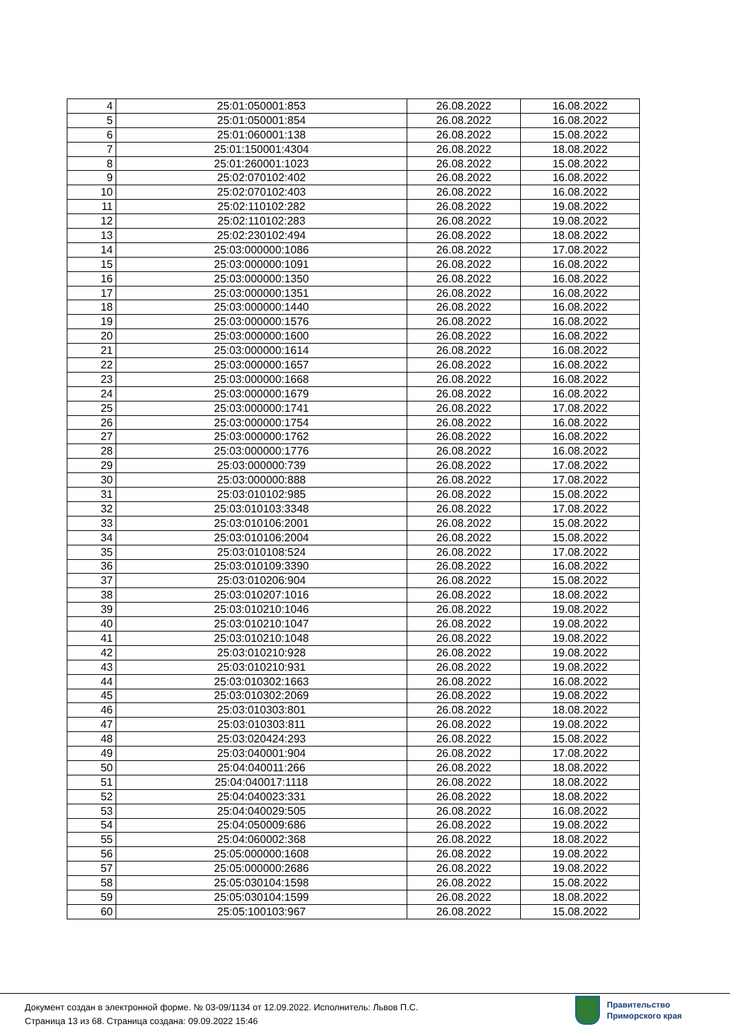| 4 | 25:01:050001:853 | 26.08.2022 | 16.08.2022 |
| 5 | 25:01:050001:854 | 26.08.2022 | 16.08.2022 |
| 6 | 25:01:060001:138 | 26.08.2022 | 15.08.2022 |
| 7 | 25:01:150001:4304 | 26.08.2022 | 18.08.2022 |
| 8 | 25:01:260001:1023 | 26.08.2022 | 15.08.2022 |
| 9 | 25:02:070102:402 | 26.08.2022 | 16.08.2022 |
| 10 | 25:02:070102:403 | 26.08.2022 | 16.08.2022 |
| 11 | 25:02:110102:282 | 26.08.2022 | 19.08.2022 |
| 12 | 25:02:110102:283 | 26.08.2022 | 19.08.2022 |
| 13 | 25:02:230102:494 | 26.08.2022 | 18.08.2022 |
| 14 | 25:03:000000:1086 | 26.08.2022 | 17.08.2022 |
| 15 | 25:03:000000:1091 | 26.08.2022 | 16.08.2022 |
| 16 | 25:03:000000:1350 | 26.08.2022 | 16.08.2022 |
| 17 | 25:03:000000:1351 | 26.08.2022 | 16.08.2022 |
| 18 | 25:03:000000:1440 | 26.08.2022 | 16.08.2022 |
| 19 | 25:03:000000:1576 | 26.08.2022 | 16.08.2022 |
| 20 | 25:03:000000:1600 | 26.08.2022 | 16.08.2022 |
| 21 | 25:03:000000:1614 | 26.08.2022 | 16.08.2022 |
| 22 | 25:03:000000:1657 | 26.08.2022 | 16.08.2022 |
| 23 | 25:03:000000:1668 | 26.08.2022 | 16.08.2022 |
| 24 | 25:03:000000:1679 | 26.08.2022 | 16.08.2022 |
| 25 | 25:03:000000:1741 | 26.08.2022 | 17.08.2022 |
| 26 | 25:03:000000:1754 | 26.08.2022 | 16.08.2022 |
| 27 | 25:03:000000:1762 | 26.08.2022 | 16.08.2022 |
| 28 | 25:03:000000:1776 | 26.08.2022 | 16.08.2022 |
| 29 | 25:03:000000:739 | 26.08.2022 | 17.08.2022 |
| 30 | 25:03:000000:888 | 26.08.2022 | 17.08.2022 |
| 31 | 25:03:010102:985 | 26.08.2022 | 15.08.2022 |
| 32 | 25:03:010103:3348 | 26.08.2022 | 17.08.2022 |
| 33 | 25:03:010106:2001 | 26.08.2022 | 15.08.2022 |
| 34 | 25:03:010106:2004 | 26.08.2022 | 15.08.2022 |
| 35 | 25:03:010108:524 | 26.08.2022 | 17.08.2022 |
| 36 | 25:03:010109:3390 | 26.08.2022 | 16.08.2022 |
| 37 | 25:03:010206:904 | 26.08.2022 | 15.08.2022 |
| 38 | 25:03:010207:1016 | 26.08.2022 | 18.08.2022 |
| 39 | 25:03:010210:1046 | 26.08.2022 | 19.08.2022 |
| 40 | 25:03:010210:1047 | 26.08.2022 | 19.08.2022 |
| 41 | 25:03:010210:1048 | 26.08.2022 | 19.08.2022 |
| 42 | 25:03:010210:928 | 26.08.2022 | 19.08.2022 |
| 43 | 25:03:010210:931 | 26.08.2022 | 19.08.2022 |
| 44 | 25:03:010302:1663 | 26.08.2022 | 16.08.2022 |
| 45 | 25:03:010302:2069 | 26.08.2022 | 19.08.2022 |
| 46 | 25:03:010303:801 | 26.08.2022 | 18.08.2022 |
| 47 | 25:03:010303:811 | 26.08.2022 | 19.08.2022 |
| 48 | 25:03:020424:293 | 26.08.2022 | 15.08.2022 |
| 49 | 25:03:040001:904 | 26.08.2022 | 17.08.2022 |
| 50 | 25:04:040011:266 | 26.08.2022 | 18.08.2022 |
| 51 | 25:04:040017:1118 | 26.08.2022 | 18.08.2022 |
| 52 | 25:04:040023:331 | 26.08.2022 | 18.08.2022 |
| 53 | 25:04:040029:505 | 26.08.2022 | 16.08.2022 |
| 54 | 25:04:050009:686 | 26.08.2022 | 19.08.2022 |
| 55 | 25:04:060002:368 | 26.08.2022 | 18.08.2022 |
| 56 | 25:05:000000:1608 | 26.08.2022 | 19.08.2022 |
| 57 | 25:05:000000:2686 | 26.08.2022 | 19.08.2022 |
| 58 | 25:05:030104:1598 | 26.08.2022 | 15.08.2022 |
| 59 | 25:05:030104:1599 | 26.08.2022 | 18.08.2022 |
| 60 | 25:05:100103:967 | 26.08.2022 | 15.08.2022 |
Документ создан в электронной форме. № 03-09/1134 от 12.09.2022. Исполнитель: Львов П.С.
Страница 13 из 68. Страница создана: 09.09.2022 15:46
Правительство
Приморского края